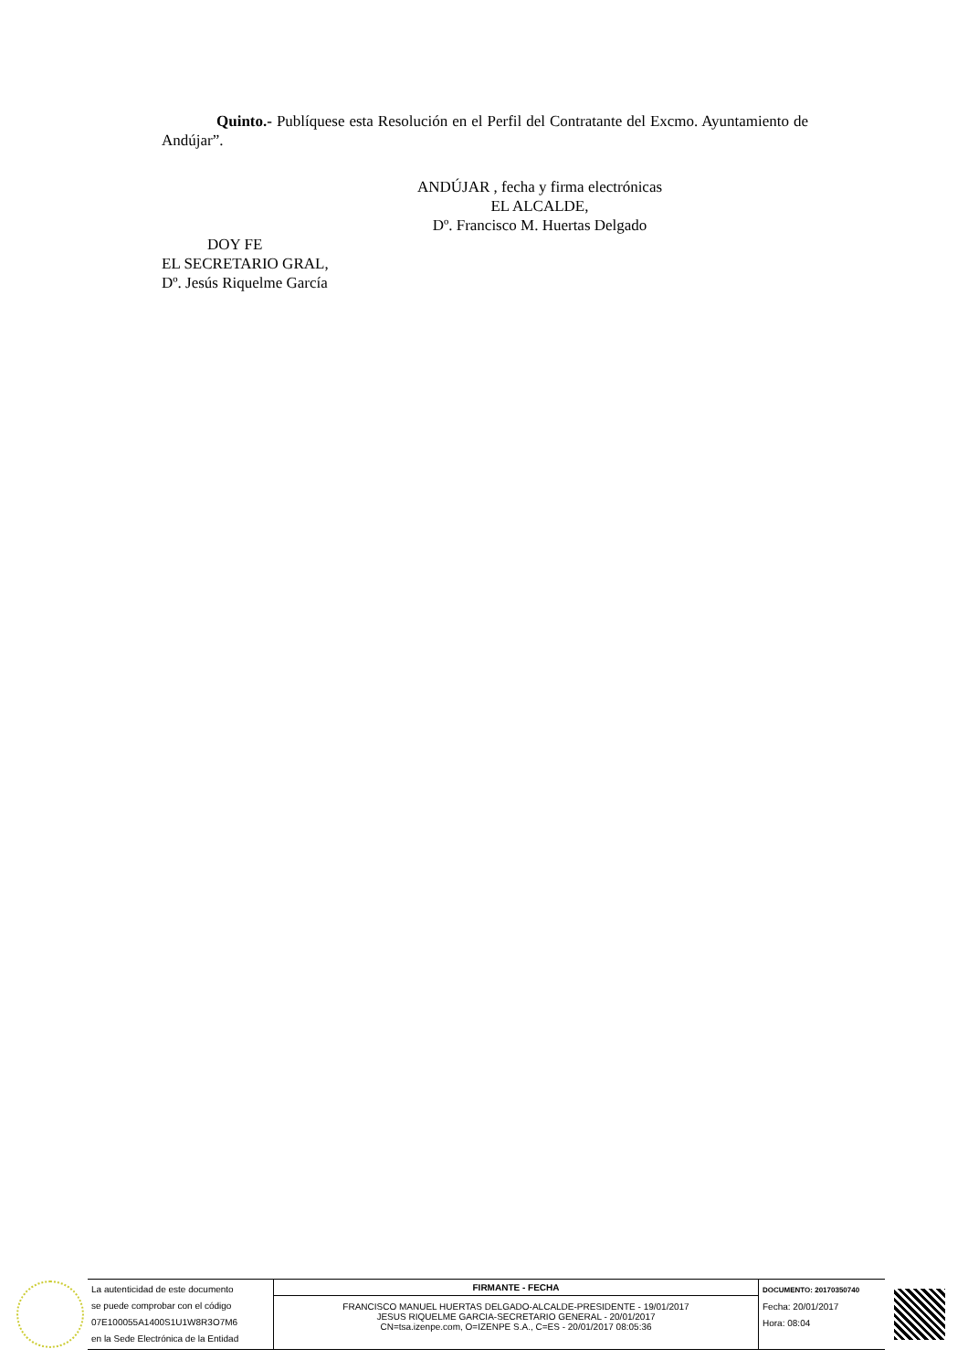Quinto.- Publíquese esta Resolución en el Perfil del Contratante del Excmo. Ayuntamiento de Andújar”.
ANDÚJAR , fecha y firma electrónicas
EL ALCALDE,
Dº. Francisco M. Huertas Delgado
DOY FE
EL SECRETARIO GRAL,
Dº. Jesús Riquelme García
| La autenticidad de este documento se puede comprobar con el código 07E100055A1400S1U1W8R3O7M6 en la Sede Electrónica de la Entidad | FIRMANTE - FECHA FRANCISCO MANUEL HUERTAS DELGADO-ALCALDE-PRESIDENTE - 19/01/2017 JESUS RIQUELME GARCIA-SECRETARIO GENERAL - 20/01/2017 CN=tsa.izenpe.com, O=IZENPE S.A., C=ES - 20/01/2017 08:05:36 | DOCUMENTO: 20170350740 Fecha: 20/01/2017 Hora: 08:04 |